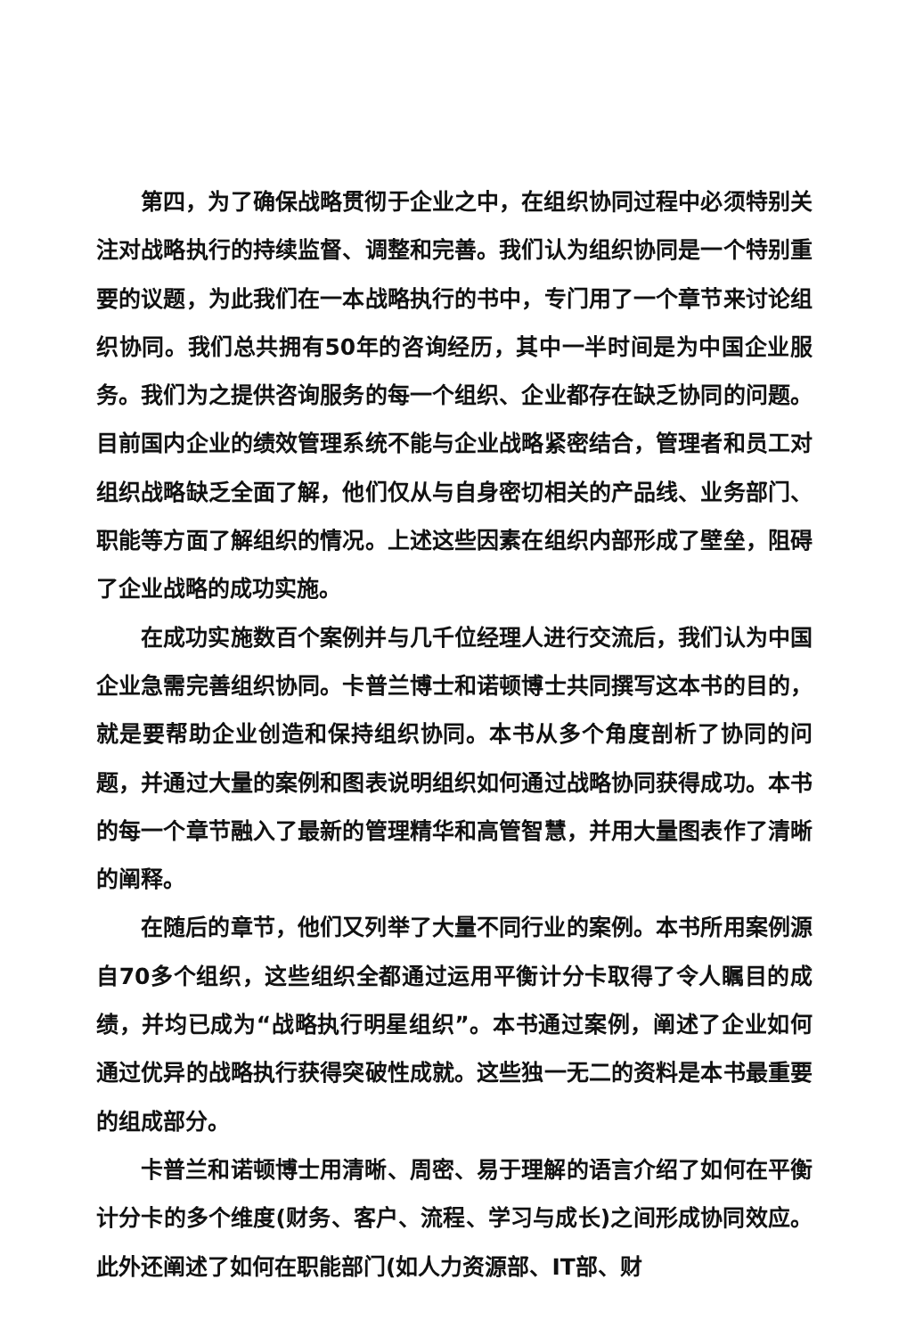第四，为了确保战略贯彻于企业之中，在组织协同过程中必须特别关注对战略执行的持续监督、调整和完善。我们认为组织协同是一个特别重要的议题，为此我们在一本战略执行的书中，专门用了一个章节来讨论组织协同。我们总共拥有50年的咨询经历，其中一半时间是为中国企业服务。我们为之提供咨询服务的每一个组织、企业都存在缺乏协同的问题。目前国内企业的绩效管理系统不能与企业战略紧密结合，管理者和员工对组织战略缺乏全面了解，他们仅从与自身密切相关的产品线、业务部门、职能等方面了解组织的情况。上述这些因素在组织内部形成了壁垒，阻碍了企业战略的成功实施。
在成功实施数百个案例并与几千位经理人进行交流后，我们认为中国企业急需完善组织协同。卡普兰博士和诺顿博士共同撰写这本书的目的，就是要帮助企业创造和保持组织协同。本书从多个角度剖析了协同的问题，并通过大量的案例和图表说明组织如何通过战略协同获得成功。本书的每一个章节融入了最新的管理精华和高管智慧，并用大量图表作了清晰的阐释。
在随后的章节，他们又列举了大量不同行业的案例。本书所用案例源自70多个组织，这些组织全都通过运用平衡计分卡取得了令人瞩目的成绩，并均已成为“战略执行明星组织”。本书通过案例，阐述了企业如何通过优异的战略执行获得突破性成就。这些独一无二的资料是本书最重要的组成部分。
卡普兰和诺顿博士用清晰、周密、易于理解的语言介绍了如何在平衡计分卡的多个维度(财务、客户、流程、学习与成长)之间形成协同效应。此外还阐述了如何在职能部门(如人力资源部、IT部、财